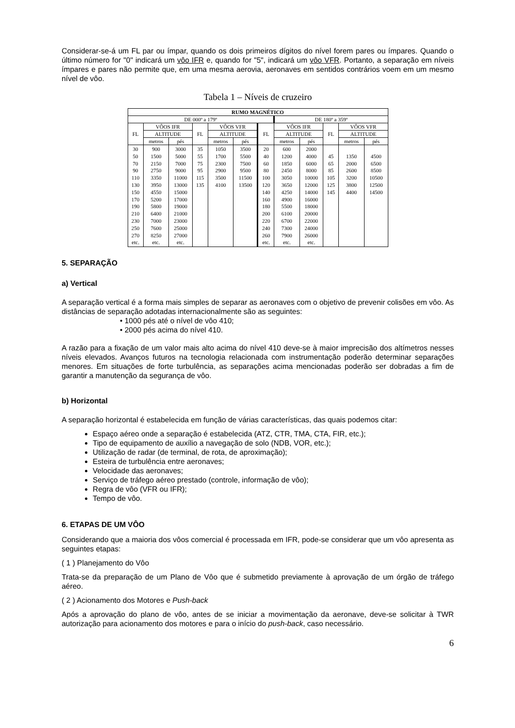Considerar-se-á um FL par ou ímpar, quando os dois primeiros dígitos do nível forem pares ou ímpares. Quando o último número for "0" indicará um vôo IFR e, quando for "5", indicará um vôo VFR. Portanto, a separação em níveis ímpares e pares não permite que, em uma mesma aerovia, aeronaves em sentidos contrários voem em um mesmo nível de vôo.
Tabela 1 – Níveis de cruzeiro
| RUMO MAGNÉTICO | | | | | | | | | | | |
| --- | --- | --- | --- | --- | --- | --- | --- | --- | --- | --- | --- |
| DE 000º a 179º | | | | | | | DE 180º a 359º | | | | |
| FL | VÔOS IFR | | FL | VÔOS VFR | | FL | VÔOS IFR | | FL | VÔOS VFR | |
| | ALTITUDE | | | ALTITUDE | | | ALTITUDE | | | ALTITUDE | |
| | metros | pés | | metros | pés | | metros | pés | | metros | pés |
| 30 50 70 90 110 130 150 170 190 210 230 250 270 etc. | 900 1500 2150 2750 3350 3950 4550 5200 5800 6400 7000 7600 8250 etc. | 3000 5000 7000 9000 11000 13000 15000 17000 19000 21000 23000 25000 27000 etc. | 35 55 75 95 115 135 | 1050 1700 2300 2900 3500 4100 | 3500 5500 7500 9500 11500 13500 | 20 40 60 80 100 120 140 160 180 200 220 240 260 etc. | 600 1200 1850 2450 3050 3650 4250 4900 5500 6100 6700 7300 7900 etc. | 2000 4000 6000 8000 10000 12000 14000 16000 18000 20000 22000 24000 26000 etc. | 45 65 85 105 125 145 | 1350 2000 2600 3200 3800 4400 | 4500 6500 8500 10500 12500 14500 |
5. SEPARAÇÃO
a) Vertical
A separação vertical é a forma mais simples de separar as aeronaves com o objetivo de prevenir colisões em vôo. As distâncias de separação adotadas internacionalmente são as seguintes:
• 1000 pés até o nível de vôo 410;
• 2000 pés acima do nível 410.
A razão para a fixação de um valor mais alto acima do nível 410 deve-se à maior imprecisão dos altímetros nesses níveis elevados. Avanços futuros na tecnologia relacionada com instrumentação poderão determinar separações menores. Em situações de forte turbulência, as separações acima mencionadas poderão ser dobradas a fim de garantir a manutenção da segurança de vôo.
b) Horizontal
A separação horizontal é estabelecida em função de várias características, das quais podemos citar:
Espaço aéreo onde a separação é estabelecida (ATZ, CTR, TMA, CTA, FIR, etc.);
Tipo de equipamento de auxílio a navegação de solo (NDB, VOR, etc.);
Utilização de radar (de terminal, de rota, de aproximação);
Esteira de turbulência entre aeronaves;
Velocidade das aeronaves;
Serviço de tráfego aéreo prestado (controle, informação de vôo);
Regra de vôo (VFR ou IFR);
Tempo de vôo.
6. ETAPAS DE UM VÔO
Considerando que a maioria dos vôos comercial é processada em IFR, pode-se considerar que um vôo apresenta as seguintes etapas:
( 1 ) Planejamento do Vôo
Trata-se da preparação de um Plano de Vôo que é submetido previamente à aprovação de um órgão de tráfego aéreo.
( 2 ) Acionamento dos Motores e Push-back
Após a aprovação do plano de vôo, antes de se iniciar a movimentação da aeronave, deve-se solicitar à TWR autorização para acionamento dos motores e para o início do push-back, caso necessário.
6